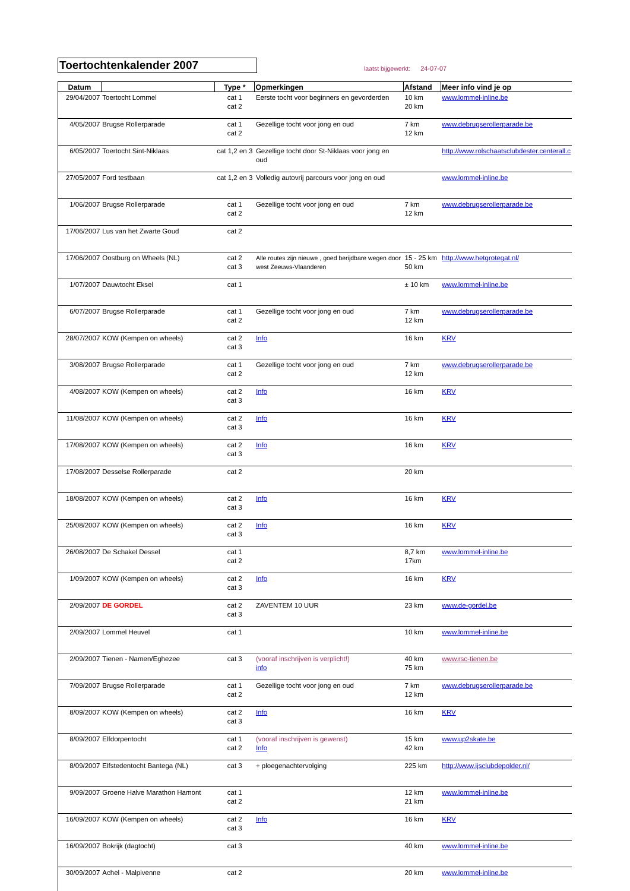Toertochtenkalender 2007
laatst bijgewerkt: 24-07-07
| Datum | | Type * | Opmerkingen | Afstand | Meer info vind je op |
| --- | --- | --- | --- | --- | --- |
| 29/04/2007 | Toertocht Lommel | cat 1 cat 2 | Eerste tocht voor beginners en gevorderden | 10 km 20 km | www.lommel-inline.be |
| 4/05/2007 | Brugse Rollerparade | cat 1 cat 2 | Gezellige tocht voor jong en oud | 7 km 12 km | www.debrugserollerparade.be |
| 6/05/2007 | Toertocht Sint-Niklaas | cat 1,2 en 3 | Gezellige tocht door St-Niklaas voor jong en oud | | http://www.rolschaatsclubdester.centerall.c |
| 27/05/2007 | Ford testbaan | cat 1,2 en 3 | Volledig autovrij parcours voor jong en oud | | www.lommel-inline.be |
| 1/06/2007 | Brugse Rollerparade | cat 1 cat 2 | Gezellige tocht voor jong en oud | 7 km 12 km | www.debrugserollerparade.be |
| 17/06/2007 | Lus van het Zwarte Goud | cat 2 | | | |
| 17/06/2007 | Oostburg on Wheels (NL) | cat 2 cat 3 | Alle routes zijn nieuwe , goed berijdbare wegen door west Zeeuws-Vlaanderen | 15 - 25 km 50 km | http://www.hetgrotegat.nl/ |
| 1/07/2007 | Dauwtocht Eksel | cat 1 | | ± 10 km | www.lommel-inline.be |
| 6/07/2007 | Brugse Rollerparade | cat 1 cat 2 | Gezellige tocht voor jong en oud | 7 km 12 km | www.debrugserollerparade.be |
| 28/07/2007 | KOW (Kempen on wheels) | cat 2 cat 3 | Info | 16 km | KRV |
| 3/08/2007 | Brugse Rollerparade | cat 1 cat 2 | Gezellige tocht voor jong en oud | 7 km 12 km | www.debrugserollerparade.be |
| 4/08/2007 | KOW (Kempen on wheels) | cat 2 cat 3 | Info | 16 km | KRV |
| 11/08/2007 | KOW (Kempen on wheels) | cat 2 cat 3 | Info | 16 km | KRV |
| 17/08/2007 | KOW (Kempen on wheels) | cat 2 cat 3 | Info | 16 km | KRV |
| 17/08/2007 | Desselse Rollerparade | cat 2 | | 20 km | |
| 18/08/2007 | KOW (Kempen on wheels) | cat 2 cat 3 | Info | 16 km | KRV |
| 25/08/2007 | KOW (Kempen on wheels) | cat 2 cat 3 | Info | 16 km | KRV |
| 26/08/2007 | De Schakel Dessel | cat 1 cat 2 | | 8,7 km 17km | www.lommel-inline.be |
| 1/09/2007 | KOW (Kempen on wheels) | cat 2 cat 3 | Info | 16 km | KRV |
| 2/09/2007 | DE GORDEL | cat 2 cat 3 | ZAVENTEM 10 UUR | 23 km | www.de-gordel.be |
| 2/09/2007 | Lommel Heuvel | cat 1 | | 10 km | www.lommel-inline.be |
| 2/09/2007 | Tienen - Namen/Eghezee | cat 3 | (vooraf inschrijven is verplicht!) info | 40 km 75 km | www.rsc-tienen.be |
| 7/09/2007 | Brugse Rollerparade | cat 1 cat 2 | Gezellige tocht voor jong en oud | 7 km 12 km | www.debrugserollerparade.be |
| 8/09/2007 | KOW (Kempen on wheels) | cat 2 cat 3 | Info | 16 km | KRV |
| 8/09/2007 | Elfdorpentocht | cat 1 cat 2 | (vooraf inschrijven is gewenst) Info | 15 km 42 km | www.up2skate.be |
| 8/09/2007 | Elfstedentocht Bantega (NL) | cat 3 | + ploegenachtervolging | 225 km | http://www.ijsclubdepolder.nl/ |
| 9/09/2007 | Groene Halve Marathon Hamont | cat 1 cat 2 | | 12 km 21 km | www.lommel-inline.be |
| 16/09/2007 | KOW (Kempen on wheels) | cat 2 cat 3 | Info | 16 km | KRV |
| 16/09/2007 | Bokrijk (dagtocht) | cat 3 | | 40 km | www.lommel-inline.be |
| 30/09/2007 | Achel - Malpivenne | cat 2 | | 20 km | www.lommel-inline.be |